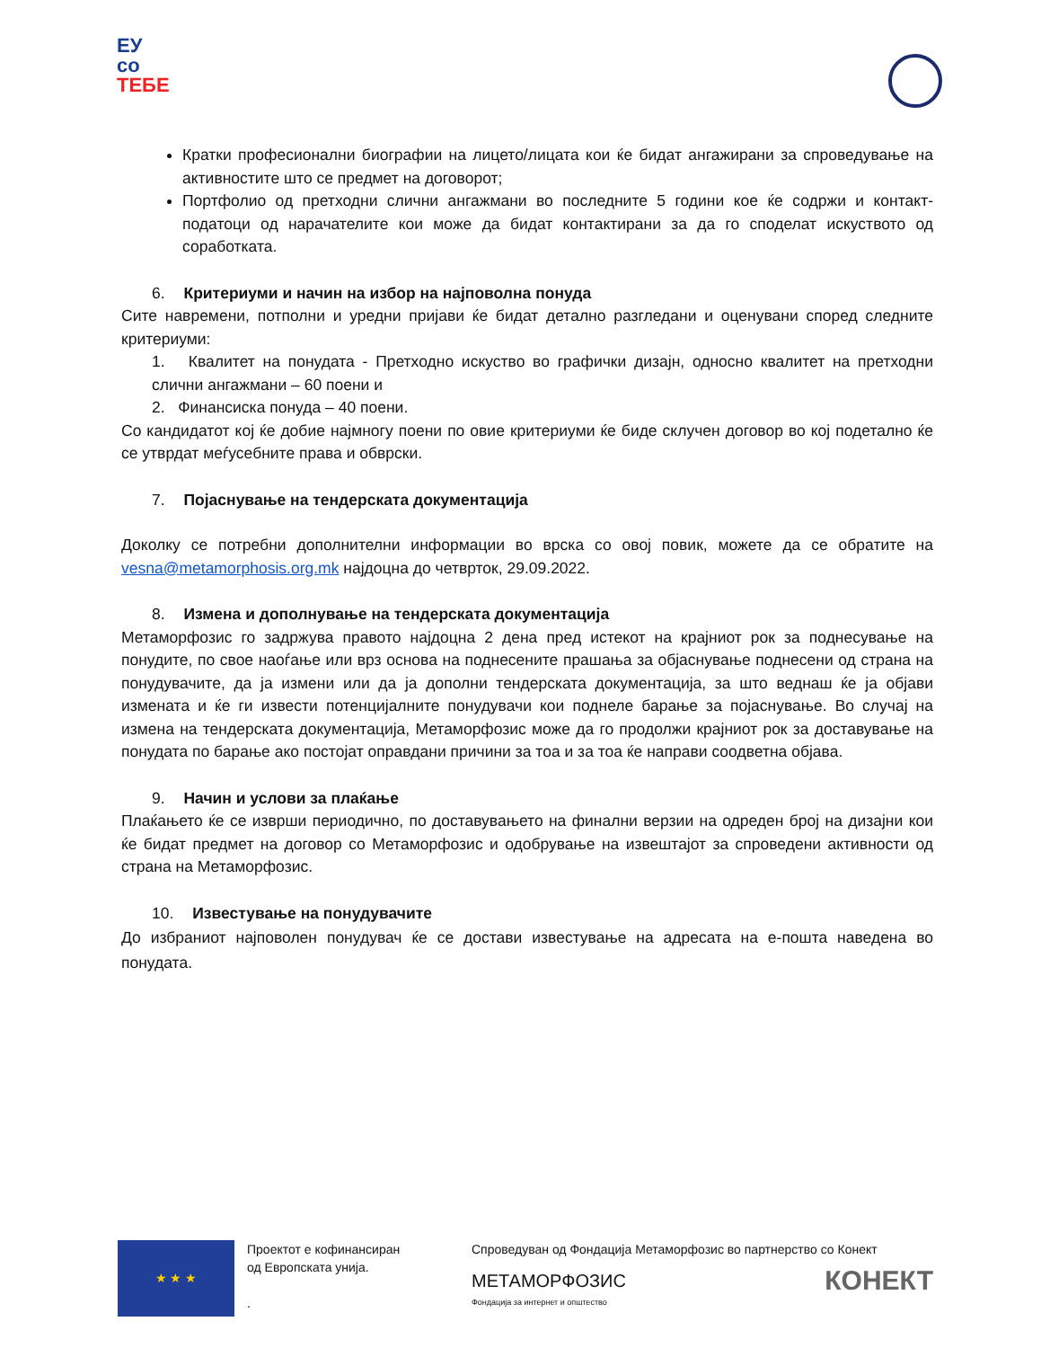ЕУ
со
ТЕБЕ
Кратки професионални биографии на лицето/лицата кои ќе бидат ангажирани за спроведување на активностите што се предмет на договорот;
Портфолио од претходни слични ангажмани во последните 5 години кое ќе содржи и контакт-податоци од нарачателите кои може да бидат контактирани за да го споделат искуството од соработката.
6. Критериуми и начин на избор на најповолна понуда
Сите навремени, потполни и уредни пријави ќе бидат детално разгледани и оценувани според следните критериуми:
1. Квалитет на понудата - Претходно искуство во графички дизајн, односно квалитет на претходни слични ангажмани – 60 поени и
2. Финансиска понуда – 40 поени.
Со кандидатот кој ќе добие најмногу поени по овие критериуми ќе биде склучен договор во кој подетално ќе се утврдат меѓусебните права и обврски.
7. Појаснување на тендерската документација
Доколку се потребни дополнителни информации во врска со овој повик, можете да се обратите на vesna@metamorphosis.org.mk најдоцна до четврток, 29.09.2022.
8. Измена и дополнување на тендерската документација
Метаморфозис го задржува правото најдоцна 2 дена пред истекот на крајниот рок за поднесување на понудите, по свое наоѓање или врз основа на поднесените прашања за објаснување поднесени од страна на понудувачите, да ја измени или да ја дополни тендерската документација, за што веднаш ќе ја објави измената и ќе ги извести потенцијалните понудувачи кои поднеле барање за појаснување. Во случај на измена на тендерската документација, Метаморфозис може да го продолжи крајниот рок за доставување на понудата по барање ако постојат оправдани причини за тоа и за тоа ќе направи соодветна објава.
9. Начин и услови за плаќање
Плаќањето ќе се изврши периодично, по доставувањето на финални верзии на одреден број на дизајни кои ќе бидат предмет на договор со Метаморфозис и одобрување на извештајот за спроведени активности од страна на Метаморфозис.
10. Известување на понудувачите
До избраниот најповолен понудувач ќе се достави известување на адресата на е-пошта наведена во понудата.
★ ★ ★
Проектот е кофинансиран
од Европската унија.
.
Спроведуван од Фондација Метаморфозис во партнерство со Конект
МЕТАМОРФОЗИС
Фондација за интернет и општество КОНЕКТ